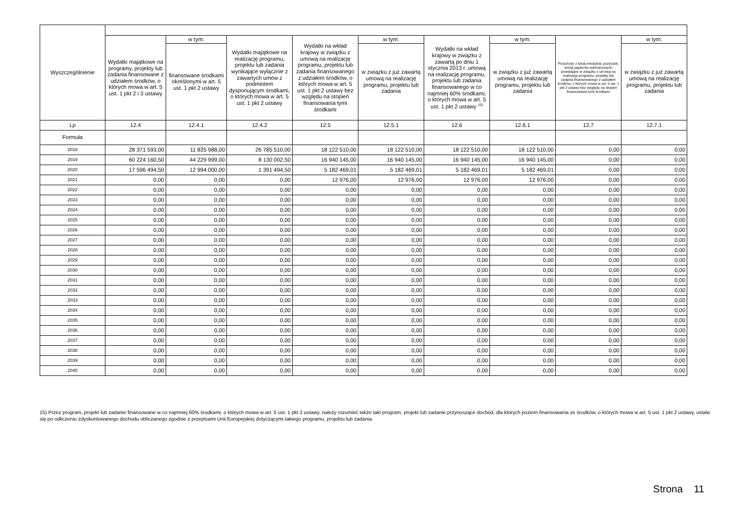| Wyszczególnienie | | | | | | | | | |
| --- | --- | --- | --- | --- | --- | --- | --- | --- | --- |
| | Wydatki majątkowe na programy, projekty lub zadania finansowane z udziałem środków, o których mowa w art. 5 ust. 1 pkt 2 i 3 ustawy | w tym: | Wydatki majątkowe na realizację programu, projektu lub zadania wynikające wyłącznie z zawartych umów z podmiotem dysponującym środkami, o których mowa w art. 5 ust. 1 pkt 2 ustawy | Wydatki na wkład krajowy w związku z umową na realizację programu, projektu lub zadania finansowanego z udziałem środków, o których mowa w art. 5 ust. 1 pkt 2 ustawy bez względu na stopień finansowania tymi środkami | w tym: | Wydatki na wkład krajowy w związku z zawartą po dniu 1 stycznia 2013 r. umową na realizację programu, projektu lub zadania finansowanego w co najmniej 60% środkami, o których mowa w art. 5 ust. 1 pkt 2 ustawy <sup>15)</sup> | w tym: | Przychody z tytułu kredytów, pożyczek, emisji papierów wartościowych powstające w związku z umową na realizację programu, projektu lub zadania finansowanego z udziałem środków, o których mowa w art. 5 ust. 1 pkt 2 ustawy bez względu na stopień finansowania tymi środkami | w tym: |
| | | finansowane środkami określonymi w art. 5 ust. 1 pkt 2 ustawy | | | w związku z już zawartą umową na realizację programu, projektu lub zadania | | w związku z już zawartą umową na realizację programu, projektu lub zadania | | w związku z już zawartą umową na realizację programu, projektu lub zadania |
| Lp | 12.4 | 12.4.1 | 12.4.2 | 12.5 | 12.5.1 | 12.6 | 12.6.1 | 12.7 | 12.7.1 |
| Formuła | | | | | | | | | |
| 2018 | 28 371 593,00 | 11 835 988,00 | 26 785 510,00 | 18 122 510,00 | 18 122 510,00 | 18 122 510,00 | 18 122 510,00 | 0,00 | 0,00 |
| 2019 | 60 224 160,50 | 44 229 999,00 | 8 130 002,50 | 16 940 145,00 | 16 940 145,00 | 16 940 145,00 | 16 940 145,00 | 0,00 | 0,00 |
| 2020 | 17 596 494,50 | 12 994 000,00 | 1 391 494,50 | 5 182 469,01 | 5 182 469,01 | 5 182 469,01 | 5 182 469,01 | 0,00 | 0,00 |
| 2021 | 0,00 | 0,00 | 0,00 | 12 976,00 | 12 976,00 | 12 976,00 | 12 976,00 | 0,00 | 0,00 |
| 2022 | 0,00 | 0,00 | 0,00 | 0,00 | 0,00 | 0,00 | 0,00 | 0,00 | 0,00 |
| 2023 | 0,00 | 0,00 | 0,00 | 0,00 | 0,00 | 0,00 | 0,00 | 0,00 | 0,00 |
| 2024 | 0,00 | 0,00 | 0,00 | 0,00 | 0,00 | 0,00 | 0,00 | 0,00 | 0,00 |
| 2025 | 0,00 | 0,00 | 0,00 | 0,00 | 0,00 | 0,00 | 0,00 | 0,00 | 0,00 |
| 2026 | 0,00 | 0,00 | 0,00 | 0,00 | 0,00 | 0,00 | 0,00 | 0,00 | 0,00 |
| 2027 | 0,00 | 0,00 | 0,00 | 0,00 | 0,00 | 0,00 | 0,00 | 0,00 | 0,00 |
| 2028 | 0,00 | 0,00 | 0,00 | 0,00 | 0,00 | 0,00 | 0,00 | 0,00 | 0,00 |
| 2029 | 0,00 | 0,00 | 0,00 | 0,00 | 0,00 | 0,00 | 0,00 | 0,00 | 0,00 |
| 2030 | 0,00 | 0,00 | 0,00 | 0,00 | 0,00 | 0,00 | 0,00 | 0,00 | 0,00 |
| 2031 | 0,00 | 0,00 | 0,00 | 0,00 | 0,00 | 0,00 | 0,00 | 0,00 | 0,00 |
| 2032 | 0,00 | 0,00 | 0,00 | 0,00 | 0,00 | 0,00 | 0,00 | 0,00 | 0,00 |
| 2033 | 0,00 | 0,00 | 0,00 | 0,00 | 0,00 | 0,00 | 0,00 | 0,00 | 0,00 |
| 2034 | 0,00 | 0,00 | 0,00 | 0,00 | 0,00 | 0,00 | 0,00 | 0,00 | 0,00 |
| 2035 | 0,00 | 0,00 | 0,00 | 0,00 | 0,00 | 0,00 | 0,00 | 0,00 | 0,00 |
| 2036 | 0,00 | 0,00 | 0,00 | 0,00 | 0,00 | 0,00 | 0,00 | 0,00 | 0,00 |
| 2037 | 0,00 | 0,00 | 0,00 | 0,00 | 0,00 | 0,00 | 0,00 | 0,00 | 0,00 |
| 2038 | 0,00 | 0,00 | 0,00 | 0,00 | 0,00 | 0,00 | 0,00 | 0,00 | 0,00 |
| 2039 | 0,00 | 0,00 | 0,00 | 0,00 | 0,00 | 0,00 | 0,00 | 0,00 | 0,00 |
| 2040 | 0,00 | 0,00 | 0,00 | 0,00 | 0,00 | 0,00 | 0,00 | 0,00 | 0,00 |
15) Przez program, projekt lub zadanie finansowane w co najmniej 60% środkami, o których mowa w art. 5 ust. 1 pkt 2 ustawy, należy rozumieć także taki program, projekt lub zadanie przynoszące dochód, dla których poziom finansowania ze środków, o których mowa w art. 5 ust. 1 pkt 2 ustawy, ustala się po odliczeniu zdyskontowanego dochodu obliczanego zgodnie z przepisami Unii Europejskiej dotyczącymi takiego programu, projektu lub zadania.
Strona 11